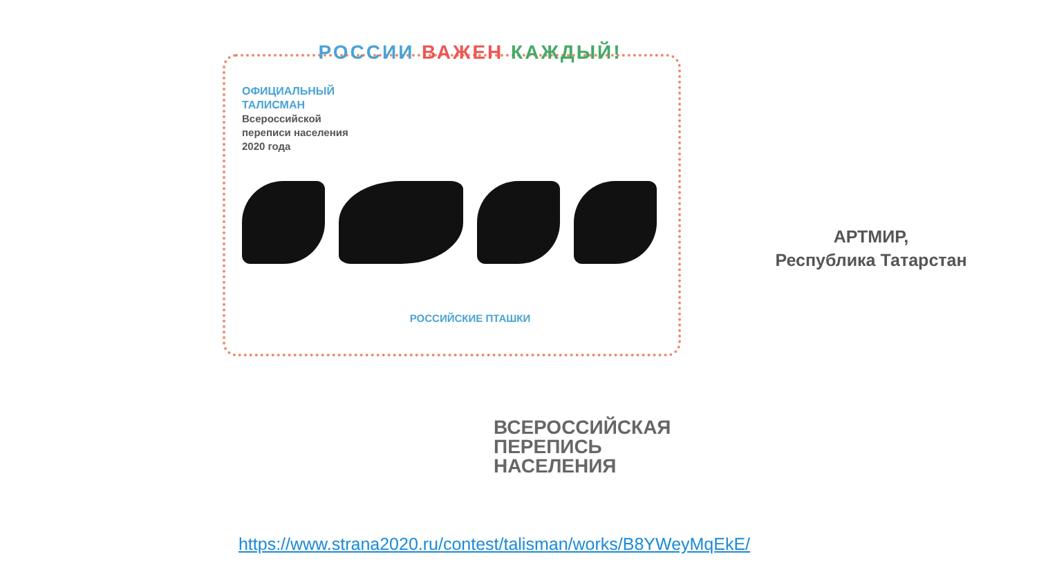РОССИИ ВАЖЕН КАЖДЫЙ!
ОФИЦИАЛЬНЫЙ
ТАЛИСМАН
Всероссийской
переписи населения
2020 года
РОССИЙСКИЕ ПТАШКИ
ВСЕРОССИЙСКАЯ
ПЕРЕПИСЬ
НАСЕЛЕНИЯ
АРТМИР,
Республика Татарстан
https://www.strana2020.ru/contest/talisman/works/B8YWeyMqEkE/